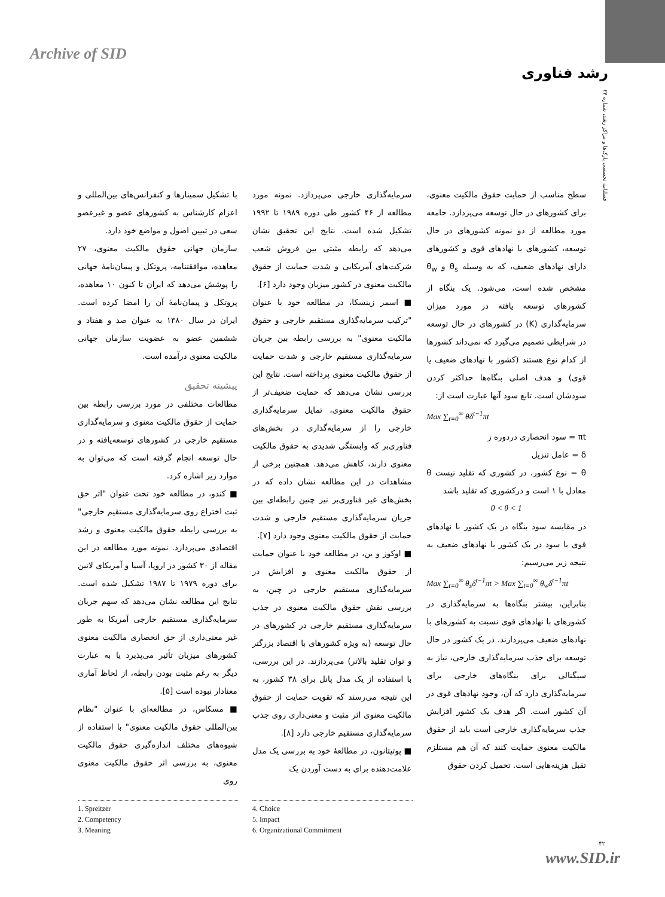Archive of SID
رشد فناوری
فصلنامه تخصصی پارک‌ها و مراکز رشد، شماره ۲۴
با تشکیل سمینارها و کنفرانس‌های بین‌المللی و اعزام کارشناس به کشورهای عضو و غیرعضو سعی در تبیین اصول و مواضع خود دارد.
سازمان جهانی حقوق مالکیت معنوی، ۲۷ معاهده، موافقتنامه، پروتکل و پیمان‌نامهٔ جهانی را پوشش می‌دهد که ایران تا کنون ۱۰ معاهده، پروتکل و پیمان‌نامهٔ آن را امضا کرده است. ایران در سال ۱۳۸۰ به عنوان صد و هفتاد و ششمین عضو به عضویت سازمان جهانی مالکیت معنوی درآمده است.
پیشینه تحقیق
مطالعات مختلفی در مورد بررسی رابطه بین حمایت از حقوق مالکیت معنوی و سرمایه‌گذاری مستقیم خارجی در کشورهای توسعه‌یافته و در حال توسعه انجام گرفته است که می‌توان به موارد زیر اشاره کرد.
■ کندو، در مطالعه خود تحت عنوان "اثر حق ثبت اختراع روی سرمایه‌گذاری مستقیم خارجی" به بررسی رابطه حقوق مالکیت معنوی و رشد اقتصادی می‌پردازد. نمونه مورد مطالعه در این مقاله از ۳۰ کشور در اروپا، آسیا و آمریکای لاتین برای دوره ۱۹۷۹ تا ۱۹۸۷ تشکیل شده است. نتایج این مطالعه نشان می‌دهد که سهم جریان سرمایه‌گذاری مستقیم خارجی آمریکا به طور غیر معنی‌داری از حق انحصاری مالکیت معنوی کشورهای میزبان تأثیر می‌پذیرد یا به عبارت دیگر به رغم مثبت بودن رابطه، از لحاظ آماری معنادار نبوده است [۵].
■ مسکاس، در مطالعه‌ای با عنوان "نظام بین‌المللی حقوق مالکیت معنوی" با استفاده از شیوه‌های مختلف اندازه‌گیری حقوق مالکیت معنوی، به بررسی اثر حقوق مالکیت معنوی روی
سرمایه‌گذاری خارجی می‌پردازد. نمونه مورد مطالعه از ۴۶ کشور طی دوره ۱۹۸۹ تا ۱۹۹۲ تشکیل شده است. نتایج این تحقیق نشان می‌دهد که رابطه مثبتی بین فروش شعب شرکت‌های آمریکایی و شدت حمایت از حقوق مالکیت معنوی در کشور میزبان وجود دارد [۶].
■ اسمر زینسکا، در مطالعه خود با عنوان "ترکیب سرمایه‌گذاری مستقیم خارجی و حقوق مالکیت معنوی" به بررسی رابطه بین جریان سرمایه‌گذاری مستقیم خارجی و شدت حمایت از حقوق مالکیت معنوی پرداخته است. نتایج این بررسی نشان می‌دهد که حمایت ضعیف‌تر از حقوق مالکیت معنوی، تمایل سرمایه‌گذاری خارجی را از سرمایه‌گذاری در بخش‌های فناوری‌بر که وابستگی شدیدی به حقوق مالکیت معنوی دارند، کاهش می‌دهد. همچنین برخی از مشاهدات در این مطالعه نشان داده که در بخش‌های غیر فناوری‌بر نیز چنین رابطه‌ای بین جریان سرمایه‌گذاری مستقیم خارجی و شدت حمایت از حقوق مالکیت معنوی وجود دارد [۷].
■ اوکوز و ین، در مطالعه خود با عنوان حمایت از حقوق مالکیت معنوی و افزایش در سرمایه‌گذاری مستقیم خارجی در چین، به بررسی نقش حقوق مالکیت معنوی در جذب سرمایه‌گذاری مستقیم خارجی در کشورهای در حال توسعه (به ویژه کشورهای با اقتصاد بزرگتر و توان تقلید بالاتر) می‌پردازند. در این بررسی، با استفاده از یک مدل پانل برای ۳۸ کشور، به این نتیجه می‌رسند که تقویت حمایت از حقوق مالکیت معنوی اثر مثبت و معنی‌داری روی جذب سرمایه‌گذاری مستقیم خارجی دارد [۸].
■ پوتیتانون، در مطالعهٔ خود به بررسی یک مدل علامت‌دهنده برای به دست آوردن یک
سطح مناسب از حمایت حقوق مالکیت معنوی، برای کشورهای در حال توسعه می‌پردازد. جامعه مورد مطالعه از دو نمونه کشورهای در حال توسعه، کشورهای با نهادهای قوی و کشورهای دارای نهادهای ضعیف، که به وسیله θ<sub>s</sub> و θ<sub>w</sub> مشخص شده است، می‌شود. یک بنگاه از کشورهای توسعه یافته در مورد میزان سرمایه‌گذاری (K) در کشورهای در حال توسعه در شرایطی تصمیم می‌گیرد که نمی‌داند کشورها از کدام نوع هستند (کشور با نهادهای ضعیف یا قوی) و هدف اصلی بنگاه‌ها حداکثر کردن سودشان است. تابع سود آنها عبارت است از:
Max ∑<sub>t=0</sub><sup>∞</sup> θδ<sup>t−1</sup>πt
πt = سود انحصاری دردوره ز
δ = عامل تنزیل
θ = نوع کشور، در کشوری که تقلید نیست θ معادل با ۱ است و درکشوری که تقلید باشد
0 < θ < 1
در مقایسه سود بنگاه در یک کشور با نهادهای قوی با سود در یک کشور با نهادهای ضعیف به نتیجه زیر می‌رسیم:
Max ∑<sub>t=0</sub><sup>∞</sup> θ<sub>s</sub>δ<sup>t−1</sup>πt > Max ∑<sub>t=0</sub><sup>∞</sup> θ<sub>w</sub>δ<sup>t−1</sup>πt
بنابراین، بیشتر بنگاه‌ها به سرمایه‌گذاری در کشورهای با نهادهای قوی نسبت به کشورهای با نهادهای ضعیف می‌پردازند. در یک کشور در حال توسعه برای جذب سرمایه‌گذاری خارجی، نیاز به سیگنالی برای بنگاه‌های خارجی برای سرمایه‌گذاری دارد که آن، وجود نهادهای قوی در آن کشور است. اگر هدف یک کشور افزایش جذب سرمایه‌گذاری خارجی است باید از حقوق مالکیت معنوی حمایت کنند که آن هم مستلزم تقبل هزینه‌هایی است. تحمیل کردن حقوق
1. Spreitzer
2. Competency
3. Meaning
4. Choice
5. Impact
6. Organizational Commitment
۴۲
www.SID.ir